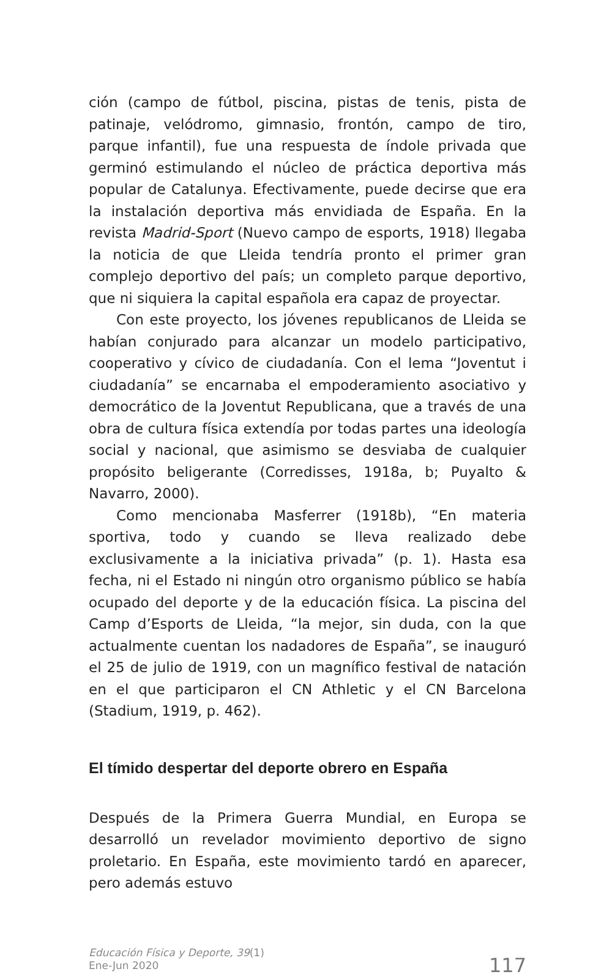ción (campo de fútbol, piscina, pistas de tenis, pista de patinaje, velódromo, gimnasio, frontón, campo de tiro, parque infantil), fue una respuesta de índole privada que germinó estimulando el núcleo de práctica deportiva más popular de Catalunya. Efectivamente, puede decirse que era la instalación deportiva más envidiada de España. En la revista Madrid-Sport (Nuevo campo de esports, 1918) llegaba la noticia de que Lleida tendría pronto el primer gran complejo deportivo del país; un completo parque deportivo, que ni siquiera la capital española era capaz de proyectar.
Con este proyecto, los jóvenes republicanos de Lleida se habían conjurado para alcanzar un modelo participativo, cooperativo y cívico de ciudadanía. Con el lema “Joventut i ciudadanía” se encarnaba el empoderamiento asociativo y democrático de la Joventut Republicana, que a través de una obra de cultura física extendía por todas partes una ideología social y nacional, que asimismo se desviaba de cualquier propósito beligerante (Corredisses, 1918a, b; Puyalto & Navarro, 2000).
Como mencionaba Masferrer (1918b), “En materia sportiva, todo y cuando se lleva realizado debe exclusivamente a la iniciativa privada” (p. 1). Hasta esa fecha, ni el Estado ni ningún otro organismo público se había ocupado del deporte y de la educación física. La piscina del Camp d’Esports de Lleida, “la mejor, sin duda, con la que actualmente cuentan los nadadores de España”, se inauguró el 25 de julio de 1919, con un magnífico festival de natación en el que participaron el CN Athletic y el CN Barcelona (Stadium, 1919, p. 462).
El tímido despertar del deporte obrero en España
Después de la Primera Guerra Mundial, en Europa se desarrolló un revelador movimiento deportivo de signo proletario. En España, este movimiento tardó en aparecer, pero además estuvo
Educación Física y Deporte, 39(1)
Ene-Jun 2020
117